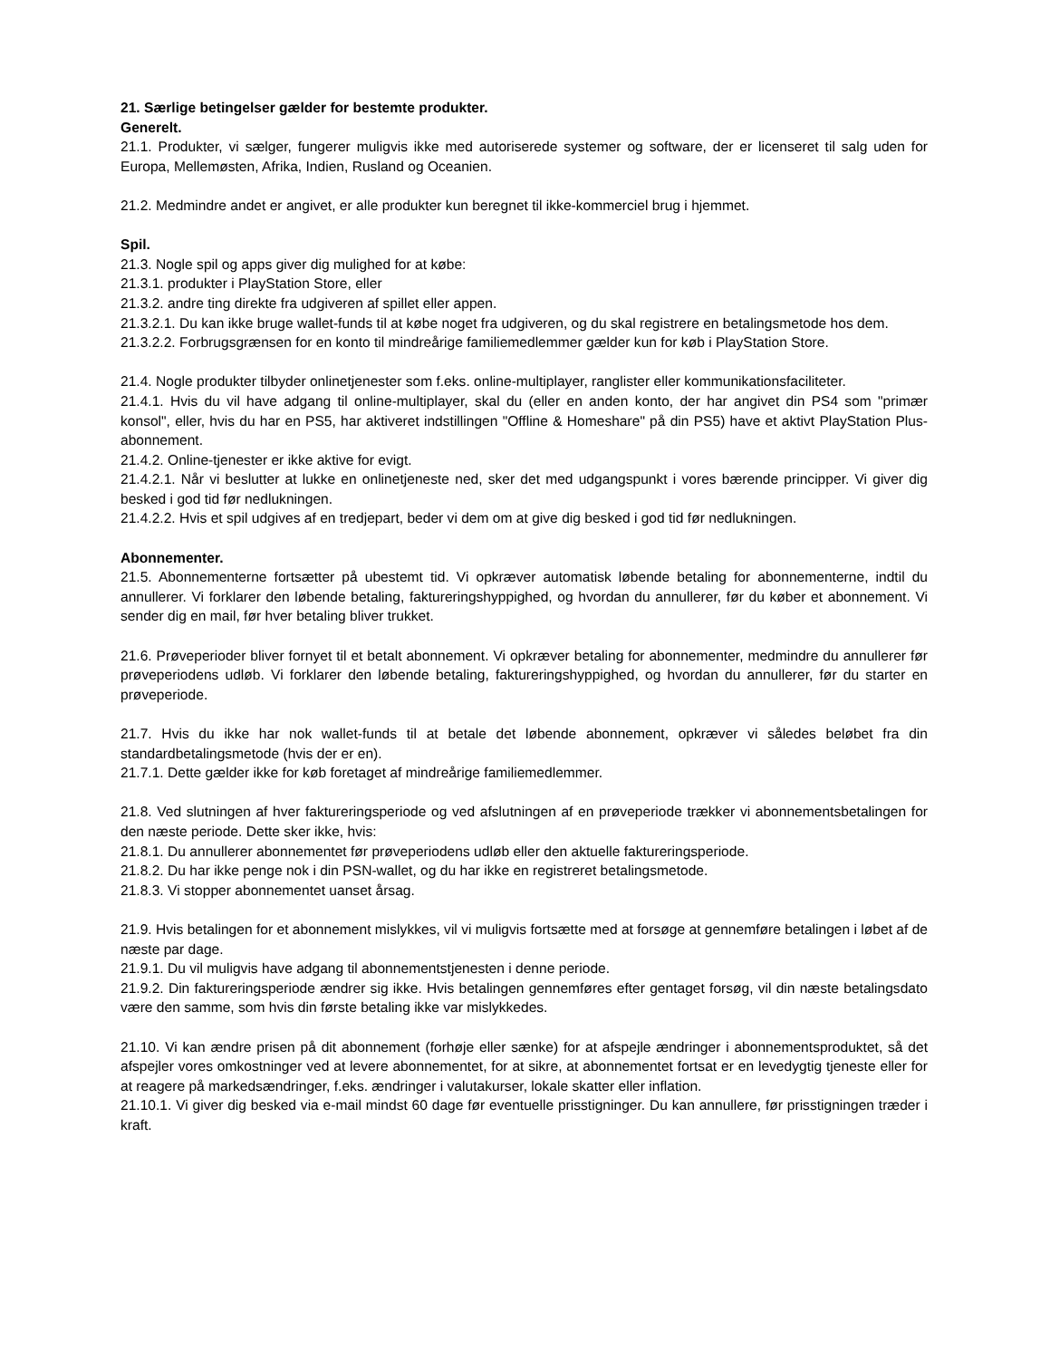21. Særlige betingelser gælder for bestemte produkter.
Generelt.
21.1. Produkter, vi sælger, fungerer muligvis ikke med autoriserede systemer og software, der er licenseret til salg uden for Europa, Mellemøsten, Afrika, Indien, Rusland og Oceanien.
21.2. Medmindre andet er angivet, er alle produkter kun beregnet til ikke-kommerciel brug i hjemmet.
Spil.
21.3. Nogle spil og apps giver dig mulighed for at købe:
21.3.1. produkter i PlayStation Store, eller
21.3.2. andre ting direkte fra udgiveren af spillet eller appen.
21.3.2.1. Du kan ikke bruge wallet-funds til at købe noget fra udgiveren, og du skal registrere en betalingsmetode hos dem.
21.3.2.2. Forbrugsgrænsen for en konto til mindreårige familiemedlemmer gælder kun for køb i PlayStation Store.
21.4. Nogle produkter tilbyder onlinetjenester som f.eks. online-multiplayer, ranglister eller kommunikationsfaciliteter.
21.4.1. Hvis du vil have adgang til online-multiplayer, skal du (eller en anden konto, der har angivet din PS4 som "primær konsol", eller, hvis du har en PS5, har aktiveret indstillingen "Offline & Homeshare" på din PS5) have et aktivt PlayStation Plus-abonnement.
21.4.2. Online-tjenester er ikke aktive for evigt.
21.4.2.1. Når vi beslutter at lukke en onlinetjeneste ned, sker det med udgangspunkt i vores bærende principper. Vi giver dig besked i god tid før nedlukningen.
21.4.2.2. Hvis et spil udgives af en tredjepart, beder vi dem om at give dig besked i god tid før nedlukningen.
Abonnementer.
21.5. Abonnementerne fortsætter på ubestemt tid. Vi opkræver automatisk løbende betaling for abonnementerne, indtil du annullerer. Vi forklarer den løbende betaling, faktureringshyppighed, og hvordan du annullerer, før du køber et abonnement. Vi sender dig en mail, før hver betaling bliver trukket.
21.6. Prøveperioder bliver fornyet til et betalt abonnement. Vi opkræver betaling for abonnementer, medmindre du annullerer før prøveperiodens udløb. Vi forklarer den løbende betaling, faktureringshyppighed, og hvordan du annullerer, før du starter en prøveperiode.
21.7. Hvis du ikke har nok wallet-funds til at betale det løbende abonnement, opkræver vi således beløbet fra din standardbetalingsmetode (hvis der er en).
21.7.1. Dette gælder ikke for køb foretaget af mindreårige familiemedlemmer.
21.8. Ved slutningen af hver faktureringsperiode og ved afslutningen af en prøveperiode trækker vi abonnementsbetalingen for den næste periode. Dette sker ikke, hvis:
21.8.1. Du annullerer abonnementet før prøveperiodens udløb eller den aktuelle faktureringsperiode.
21.8.2. Du har ikke penge nok i din PSN-wallet, og du har ikke en registreret betalingsmetode.
21.8.3. Vi stopper abonnementet uanset årsag.
21.9. Hvis betalingen for et abonnement mislykkes, vil vi muligvis fortsætte med at forsøge at gennemføre betalingen i løbet af de næste par dage.
21.9.1. Du vil muligvis have adgang til abonnementstjenesten i denne periode.
21.9.2. Din faktureringsperiode ændrer sig ikke. Hvis betalingen gennemføres efter gentaget forsøg, vil din næste betalingsdato være den samme, som hvis din første betaling ikke var mislykkedes.
21.10. Vi kan ændre prisen på dit abonnement (forhøje eller sænke) for at afspejle ændringer i abonnementsproduktet, så det afspejler vores omkostninger ved at levere abonnementet, for at sikre, at abonnementet fortsat er en levedygtig tjeneste eller for at reagere på markedsændringer, f.eks. ændringer i valutakurser, lokale skatter eller inflation.
21.10.1. Vi giver dig besked via e-mail mindst 60 dage før eventuelle prisstigninger. Du kan annullere, før prisstigningen træder i kraft.